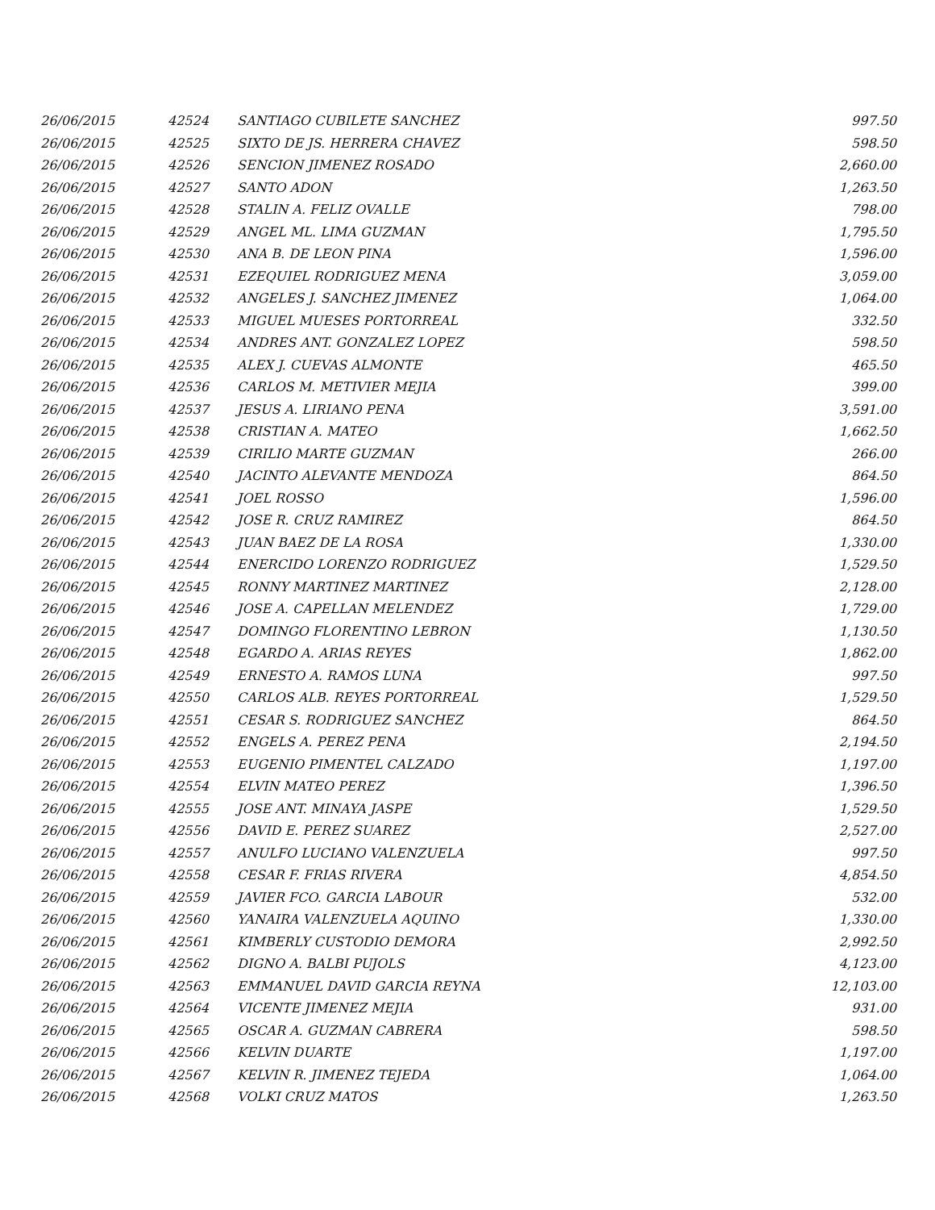| 26/06/2015 | 42524 | SANTIAGO CUBILETE SANCHEZ | 997.50 |
| 26/06/2015 | 42525 | SIXTO DE JS. HERRERA CHAVEZ | 598.50 |
| 26/06/2015 | 42526 | SENCION JIMENEZ ROSADO | 2,660.00 |
| 26/06/2015 | 42527 | SANTO ADON | 1,263.50 |
| 26/06/2015 | 42528 | STALIN A. FELIZ OVALLE | 798.00 |
| 26/06/2015 | 42529 | ANGEL ML. LIMA GUZMAN | 1,795.50 |
| 26/06/2015 | 42530 | ANA B. DE LEON PINA | 1,596.00 |
| 26/06/2015 | 42531 | EZEQUIEL RODRIGUEZ MENA | 3,059.00 |
| 26/06/2015 | 42532 | ANGELES J. SANCHEZ JIMENEZ | 1,064.00 |
| 26/06/2015 | 42533 | MIGUEL MUESES PORTORREAL | 332.50 |
| 26/06/2015 | 42534 | ANDRES ANT. GONZALEZ LOPEZ | 598.50 |
| 26/06/2015 | 42535 | ALEX J. CUEVAS ALMONTE | 465.50 |
| 26/06/2015 | 42536 | CARLOS M. METIVIER MEJIA | 399.00 |
| 26/06/2015 | 42537 | JESUS A. LIRIANO PENA | 3,591.00 |
| 26/06/2015 | 42538 | CRISTIAN A. MATEO | 1,662.50 |
| 26/06/2015 | 42539 | CIRILIO MARTE GUZMAN | 266.00 |
| 26/06/2015 | 42540 | JACINTO ALEVANTE MENDOZA | 864.50 |
| 26/06/2015 | 42541 | JOEL ROSSO | 1,596.00 |
| 26/06/2015 | 42542 | JOSE R. CRUZ RAMIREZ | 864.50 |
| 26/06/2015 | 42543 | JUAN BAEZ DE LA ROSA | 1,330.00 |
| 26/06/2015 | 42544 | ENERCIDO LORENZO RODRIGUEZ | 1,529.50 |
| 26/06/2015 | 42545 | RONNY MARTINEZ MARTINEZ | 2,128.00 |
| 26/06/2015 | 42546 | JOSE A. CAPELLAN MELENDEZ | 1,729.00 |
| 26/06/2015 | 42547 | DOMINGO FLORENTINO LEBRON | 1,130.50 |
| 26/06/2015 | 42548 | EGARDO A. ARIAS REYES | 1,862.00 |
| 26/06/2015 | 42549 | ERNESTO A. RAMOS LUNA | 997.50 |
| 26/06/2015 | 42550 | CARLOS ALB. REYES PORTORREAL | 1,529.50 |
| 26/06/2015 | 42551 | CESAR S. RODRIGUEZ SANCHEZ | 864.50 |
| 26/06/2015 | 42552 | ENGELS A. PEREZ PENA | 2,194.50 |
| 26/06/2015 | 42553 | EUGENIO PIMENTEL CALZADO | 1,197.00 |
| 26/06/2015 | 42554 | ELVIN MATEO PEREZ | 1,396.50 |
| 26/06/2015 | 42555 | JOSE ANT. MINAYA JASPE | 1,529.50 |
| 26/06/2015 | 42556 | DAVID E. PEREZ SUAREZ | 2,527.00 |
| 26/06/2015 | 42557 | ANULFO LUCIANO VALENZUELA | 997.50 |
| 26/06/2015 | 42558 | CESAR F. FRIAS RIVERA | 4,854.50 |
| 26/06/2015 | 42559 | JAVIER FCO. GARCIA LABOUR | 532.00 |
| 26/06/2015 | 42560 | YANAIRA VALENZUELA AQUINO | 1,330.00 |
| 26/06/2015 | 42561 | KIMBERLY CUSTODIO DEMORA | 2,992.50 |
| 26/06/2015 | 42562 | DIGNO A. BALBI PUJOLS | 4,123.00 |
| 26/06/2015 | 42563 | EMMANUEL DAVID GARCIA REYNA | 12,103.00 |
| 26/06/2015 | 42564 | VICENTE JIMENEZ MEJIA | 931.00 |
| 26/06/2015 | 42565 | OSCAR A. GUZMAN CABRERA | 598.50 |
| 26/06/2015 | 42566 | KELVIN DUARTE | 1,197.00 |
| 26/06/2015 | 42567 | KELVIN R. JIMENEZ TEJEDA | 1,064.00 |
| 26/06/2015 | 42568 | VOLKI CRUZ MATOS | 1,263.50 |